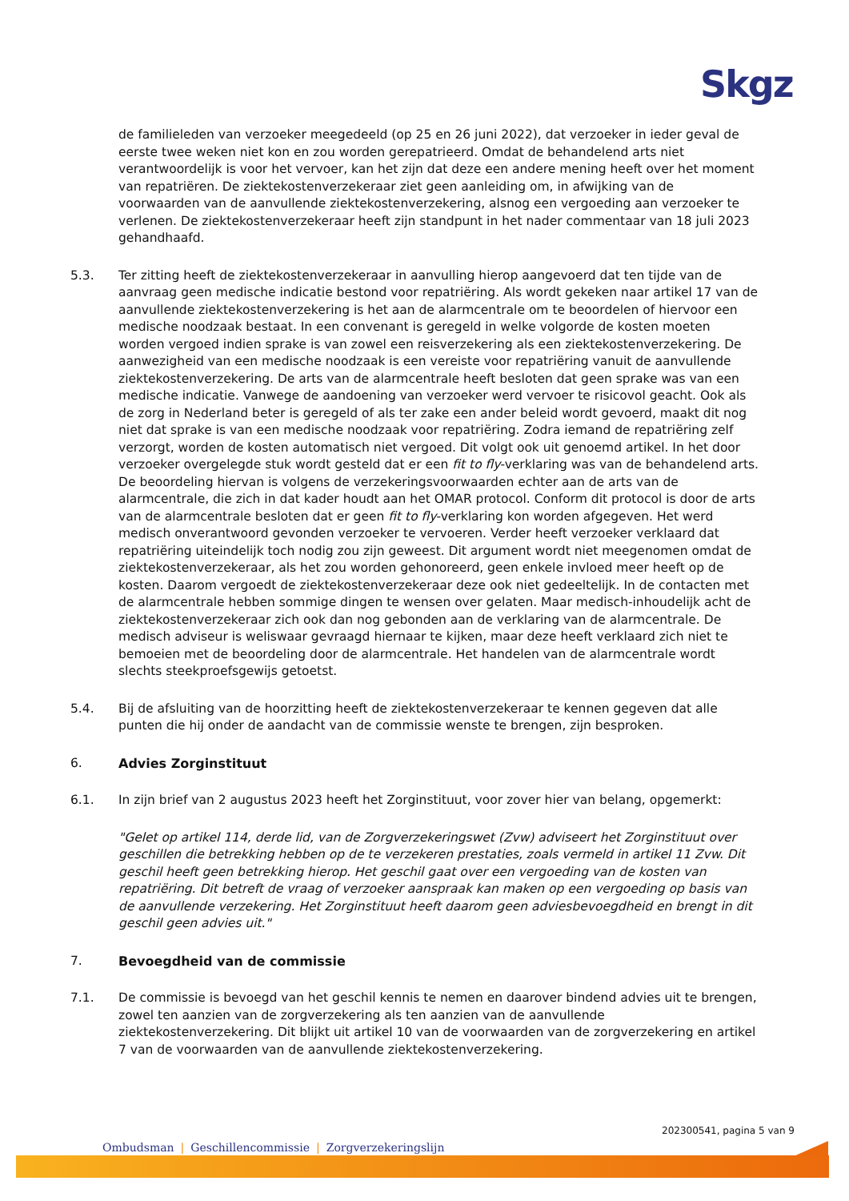Skgz
de familieleden van verzoeker meegedeeld (op 25 en 26 juni 2022), dat verzoeker in ieder geval de eerste twee weken niet kon en zou worden gerepatrieerd. Omdat de behandelend arts niet verantwoordelijk is voor het vervoer, kan het zijn dat deze een andere mening heeft over het moment van repatriëren. De ziektekostenverzekeraar ziet geen aanleiding om, in afwijking van de voorwaarden van de aanvullende ziektekostenverzekering, alsnog een vergoeding aan verzoeker te verlenen. De ziektekostenverzekeraar heeft zijn standpunt in het nader commentaar van 18 juli 2023 gehandhaafd.
5.3. Ter zitting heeft de ziektekostenverzekeraar in aanvulling hierop aangevoerd dat ten tijde van de aanvraag geen medische indicatie bestond voor repatriëring. Als wordt gekeken naar artikel 17 van de aanvullende ziektekostenverzekering is het aan de alarmcentrale om te beoordelen of hiervoor een medische noodzaak bestaat. In een convenant is geregeld in welke volgorde de kosten moeten worden vergoed indien sprake is van zowel een reisverzekering als een ziektekostenverzekering. De aanwezigheid van een medische noodzaak is een vereiste voor repatriëring vanuit de aanvullende ziektekostenverzekering. De arts van de alarmcentrale heeft besloten dat geen sprake was van een medische indicatie. Vanwege de aandoening van verzoeker werd vervoer te risicovol geacht. Ook als de zorg in Nederland beter is geregeld of als ter zake een ander beleid wordt gevoerd, maakt dit nog niet dat sprake is van een medische noodzaak voor repatriëring. Zodra iemand de repatriëring zelf verzorgt, worden de kosten automatisch niet vergoed. Dit volgt ook uit genoemd artikel. In het door verzoeker overgelegde stuk wordt gesteld dat er een fit to fly-verklaring was van de behandelend arts.
De beoordeling hiervan is volgens de verzekeringsvoorwaarden echter aan de arts van de alarmcentrale, die zich in dat kader houdt aan het OMAR protocol. Conform dit protocol is door de arts van de alarmcentrale besloten dat er geen fit to fly-verklaring kon worden afgegeven. Het werd medisch onverantwoord gevonden verzoeker te vervoeren. Verder heeft verzoeker verklaard dat repatriëring uiteindelijk toch nodig zou zijn geweest. Dit argument wordt niet meegenomen omdat de ziektekostenverzekeraar, als het zou worden gehonoreerd, geen enkele invloed meer heeft op de kosten. Daarom vergoedt de ziektekostenverzekeraar deze ook niet gedeeltelijk. In de contacten met de alarmcentrale hebben sommige dingen te wensen over gelaten. Maar medisch-inhoudelijk acht de ziektekostenverzekeraar zich ook dan nog gebonden aan de verklaring van de alarmcentrale. De medisch adviseur is weliswaar gevraagd hiernaar te kijken, maar deze heeft verklaard zich niet te bemoeien met de beoordeling door de alarmcentrale. Het handelen van de alarmcentrale wordt slechts steekproefsgewijs getoetst.
5.4. Bij de afsluiting van de hoorzitting heeft de ziektekostenverzekeraar te kennen gegeven dat alle punten die hij onder de aandacht van de commissie wenste te brengen, zijn besproken.
6. Advies Zorginstituut
6.1. In zijn brief van 2 augustus 2023 heeft het Zorginstituut, voor zover hier van belang, opgemerkt:
"Gelet op artikel 114, derde lid, van de Zorgverzekeringswet (Zvw) adviseert het Zorginstituut over geschillen die betrekking hebben op de te verzekeren prestaties, zoals vermeld in artikel 11 Zvw. Dit geschil heeft geen betrekking hierop. Het geschil gaat over een vergoeding van de kosten van repatriëring. Dit betreft de vraag of verzoeker aanspraak kan maken op een vergoeding op basis van de aanvullende verzekering. Het Zorginstituut heeft daarom geen adviesbevoegdheid en brengt in dit geschil geen advies uit."
7. Bevoegdheid van de commissie
7.1. De commissie is bevoegd van het geschil kennis te nemen en daarover bindend advies uit te brengen, zowel ten aanzien van de zorgverzekering als ten aanzien van de aanvullende ziektekostenverzekering. Dit blijkt uit artikel 10 van de voorwaarden van de zorgverzekering en artikel 7 van de voorwaarden van de aanvullende ziektekostenverzekering.
202300541, pagina 5 van 9
Ombudsman | Geschillencommissie | Zorgverzekeringslijn